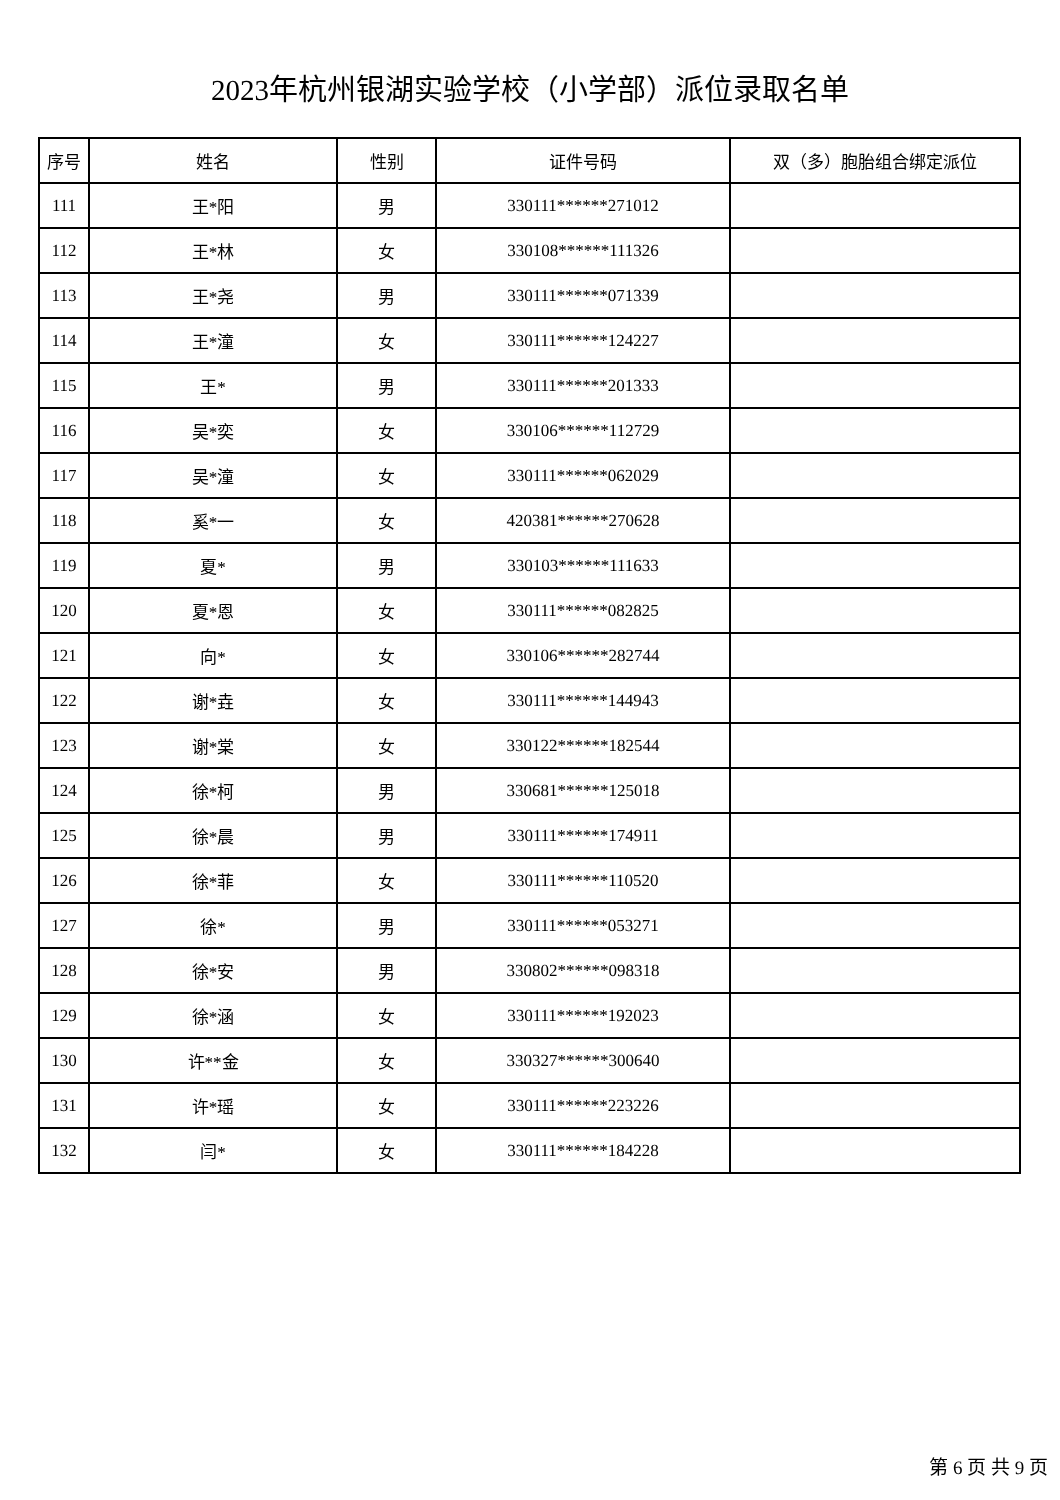2023年杭州银湖实验学校（小学部）派位录取名单
| 序号 | 姓名 | 性别 | 证件号码 | 双（多）胞胎组合绑定派位 |
| --- | --- | --- | --- | --- |
| 111 | 王*阳 | 男 | 330111******271012 | |
| 112 | 王*林 | 女 | 330108******111326 | |
| 113 | 王*尧 | 男 | 330111******071339 | |
| 114 | 王*潼 | 女 | 330111******124227 | |
| 115 | 王* | 男 | 330111******201333 | |
| 116 | 吴*奕 | 女 | 330106******112729 | |
| 117 | 吴*潼 | 女 | 330111******062029 | |
| 118 | 奚*一 | 女 | 420381******270628 | |
| 119 | 夏* | 男 | 330103******111633 | |
| 120 | 夏*恩 | 女 | 330111******082825 | |
| 121 | 向* | 女 | 330106******282744 | |
| 122 | 谢*垚 | 女 | 330111******144943 | |
| 123 | 谢*棠 | 女 | 330122******182544 | |
| 124 | 徐*柯 | 男 | 330681******125018 | |
| 125 | 徐*晨 | 男 | 330111******174911 | |
| 126 | 徐*菲 | 女 | 330111******110520 | |
| 127 | 徐* | 男 | 330111******053271 | |
| 128 | 徐*安 | 男 | 330802******098318 | |
| 129 | 徐*涵 | 女 | 330111******192023 | |
| 130 | 许**金 | 女 | 330327******300640 | |
| 131 | 许*瑶 | 女 | 330111******223226 | |
| 132 | 闫* | 女 | 330111******184228 | |
第 6 页 共 9 页